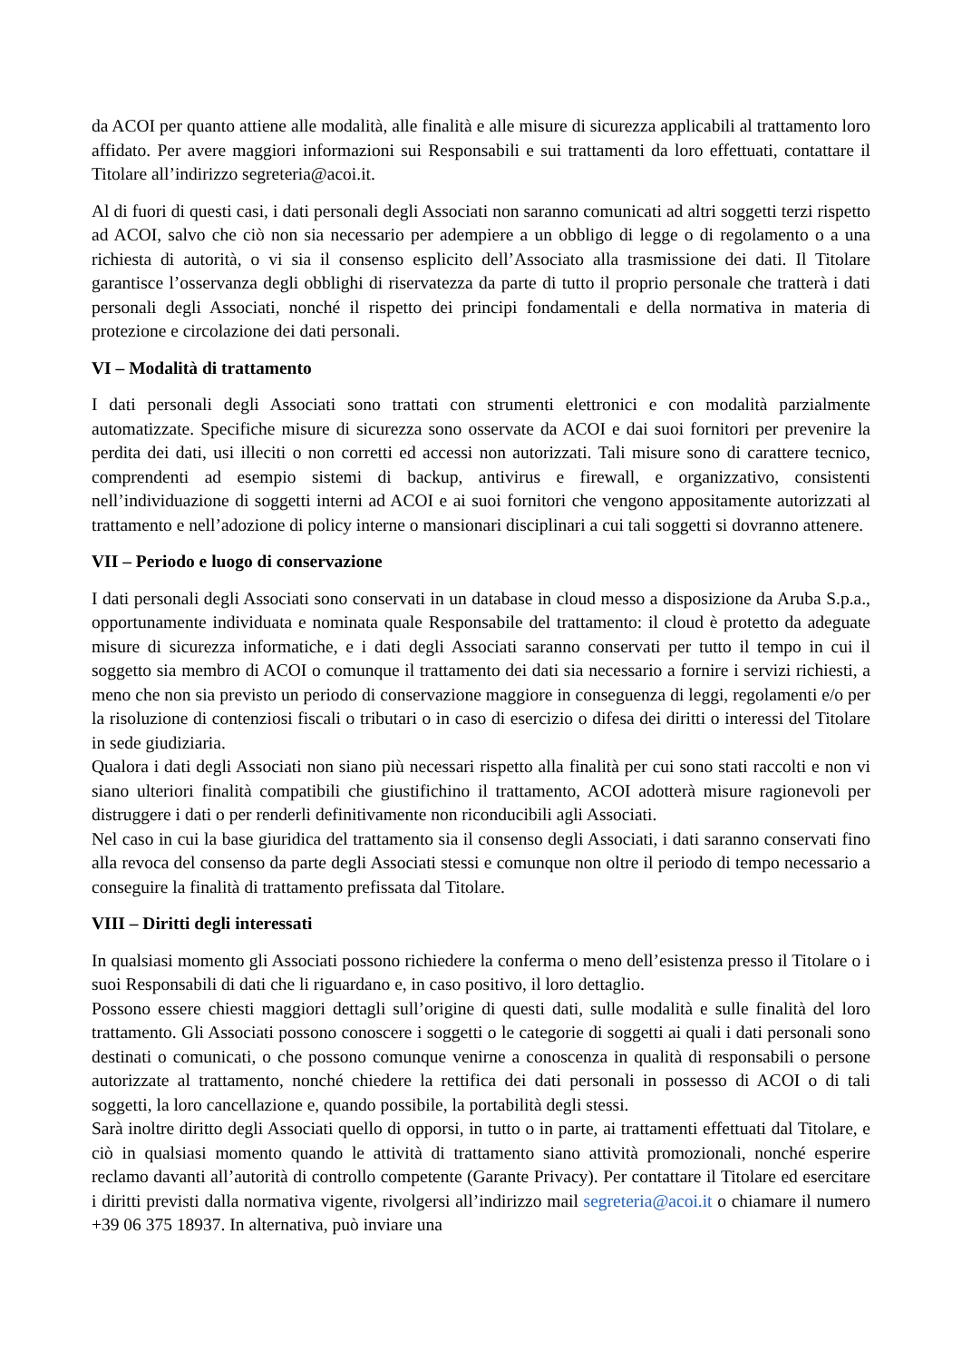da ACOI per quanto attiene alle modalità, alle finalità e alle misure di sicurezza applicabili al trattamento loro affidato. Per avere maggiori informazioni sui Responsabili e sui trattamenti da loro effettuati, contattare il Titolare all’indirizzo segreteria@acoi.it.
Al di fuori di questi casi, i dati personali degli Associati non saranno comunicati ad altri soggetti terzi rispetto ad ACOI, salvo che ciò non sia necessario per adempiere a un obbligo di legge o di regolamento o a una richiesta di autorità, o vi sia il consenso esplicito dell’Associato alla trasmissione dei dati. Il Titolare garantisce l’osservanza degli obblighi di riservatezza da parte di tutto il proprio personale che tratterà i dati personali degli Associati, nonché il rispetto dei principi fondamentali e della normativa in materia di protezione e circolazione dei dati personali.
VI – Modalità di trattamento
I dati personali degli Associati sono trattati con strumenti elettronici e con modalità parzialmente automatizzate. Specifiche misure di sicurezza sono osservate da ACOI e dai suoi fornitori per prevenire la perdita dei dati, usi illeciti o non corretti ed accessi non autorizzati. Tali misure sono di carattere tecnico, comprendenti ad esempio sistemi di backup, antivirus e firewall, e organizzativo, consistenti nell’individuazione di soggetti interni ad ACOI e ai suoi fornitori che vengono appositamente autorizzati al trattamento e nell’adozione di policy interne o mansionari disciplinari a cui tali soggetti si dovranno attenere.
VII – Periodo e luogo di conservazione
I dati personali degli Associati sono conservati in un database in cloud messo a disposizione da Aruba S.p.a., opportunamente individuata e nominata quale Responsabile del trattamento: il cloud è protetto da adeguate misure di sicurezza informatiche, e i dati degli Associati saranno conservati per tutto il tempo in cui il soggetto sia membro di ACOI o comunque il trattamento dei dati sia necessario a fornire i servizi richiesti, a meno che non sia previsto un periodo di conservazione maggiore in conseguenza di leggi, regolamenti e/o per la risoluzione di contenziosi fiscali o tributari o in caso di esercizio o difesa dei diritti o interessi del Titolare in sede giudiziaria.
Qualora i dati degli Associati non siano più necessari rispetto alla finalità per cui sono stati raccolti e non vi siano ulteriori finalità compatibili che giustifichino il trattamento, ACOI adotterà misure ragionevoli per distruggere i dati o per renderli definitivamente non riconducibili agli Associati.
Nel caso in cui la base giuridica del trattamento sia il consenso degli Associati, i dati saranno conservati fino alla revoca del consenso da parte degli Associati stessi e comunque non oltre il periodo di tempo necessario a conseguire la finalità di trattamento prefissata dal Titolare.
VIII – Diritti degli interessati
In qualsiasi momento gli Associati possono richiedere la conferma o meno dell’esistenza presso il Titolare o i suoi Responsabili di dati che li riguardano e, in caso positivo, il loro dettaglio.
Possono essere chiesti maggiori dettagli sull’origine di questi dati, sulle modalità e sulle finalità del loro trattamento. Gli Associati possono conoscere i soggetti o le categorie di soggetti ai quali i dati personali sono destinati o comunicati, o che possono comunque venirne a conoscenza in qualità di responsabili o persone autorizzate al trattamento, nonché chiedere la rettifica dei dati personali in possesso di ACOI o di tali soggetti, la loro cancellazione e, quando possibile, la portabilità degli stessi.
Sarà inoltre diritto degli Associati quello di opporsi, in tutto o in parte, ai trattamenti effettuati dal Titolare, e ciò in qualsiasi momento quando le attività di trattamento siano attività promozionali, nonché esperire reclamo davanti all’autorità di controllo competente (Garante Privacy). Per contattare il Titolare ed esercitare i diritti previsti dalla normativa vigente, rivolgersi all’indirizzo mail segreteria@acoi.it o chiamare il numero +39 06 375 18937. In alternativa, può inviare una